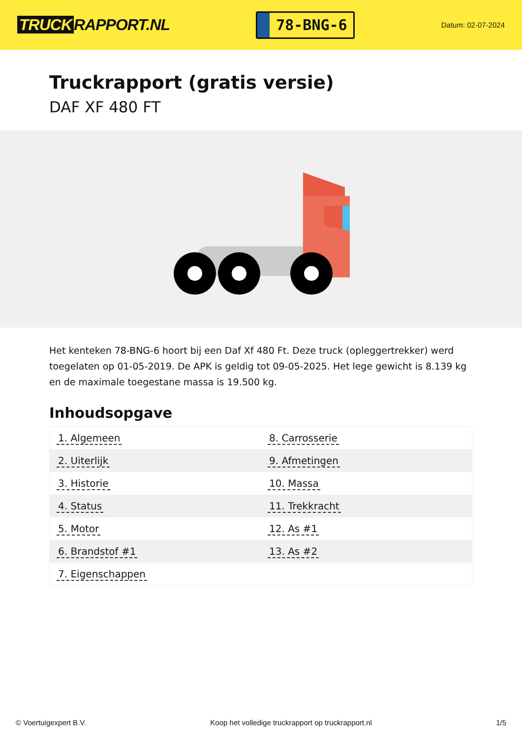TRUCK RAPPORT.NL
78-BNG-6
Datum: 02-07-2024
Truckrapport (gratis versie)
DAF XF 480 FT
Het kenteken 78-BNG-6 hoort bij een Daf Xf 480 Ft. Deze truck (opleggertrekker) werd toegelaten op 01-05-2019. De APK is geldig tot 09-05-2025. Het lege gewicht is 8.139 kg en de maximale toegestane massa is 19.500 kg.
Inhoudsopgave
| 1. Algemeen | 8. Carrosserie |
| 2. Uiterlijk | 9. Afmetingen |
| 3. Historie | 10. Massa |
| 4. Status | 11. Trekkracht |
| 5. Motor | 12. As #1 |
| 6. Brandstof #1 | 13. As #2 |
| 7. Eigenschappen | |
© Voertuigexpert B.V. Koop het volledige truckrapport op truckrapport.nl 1/5